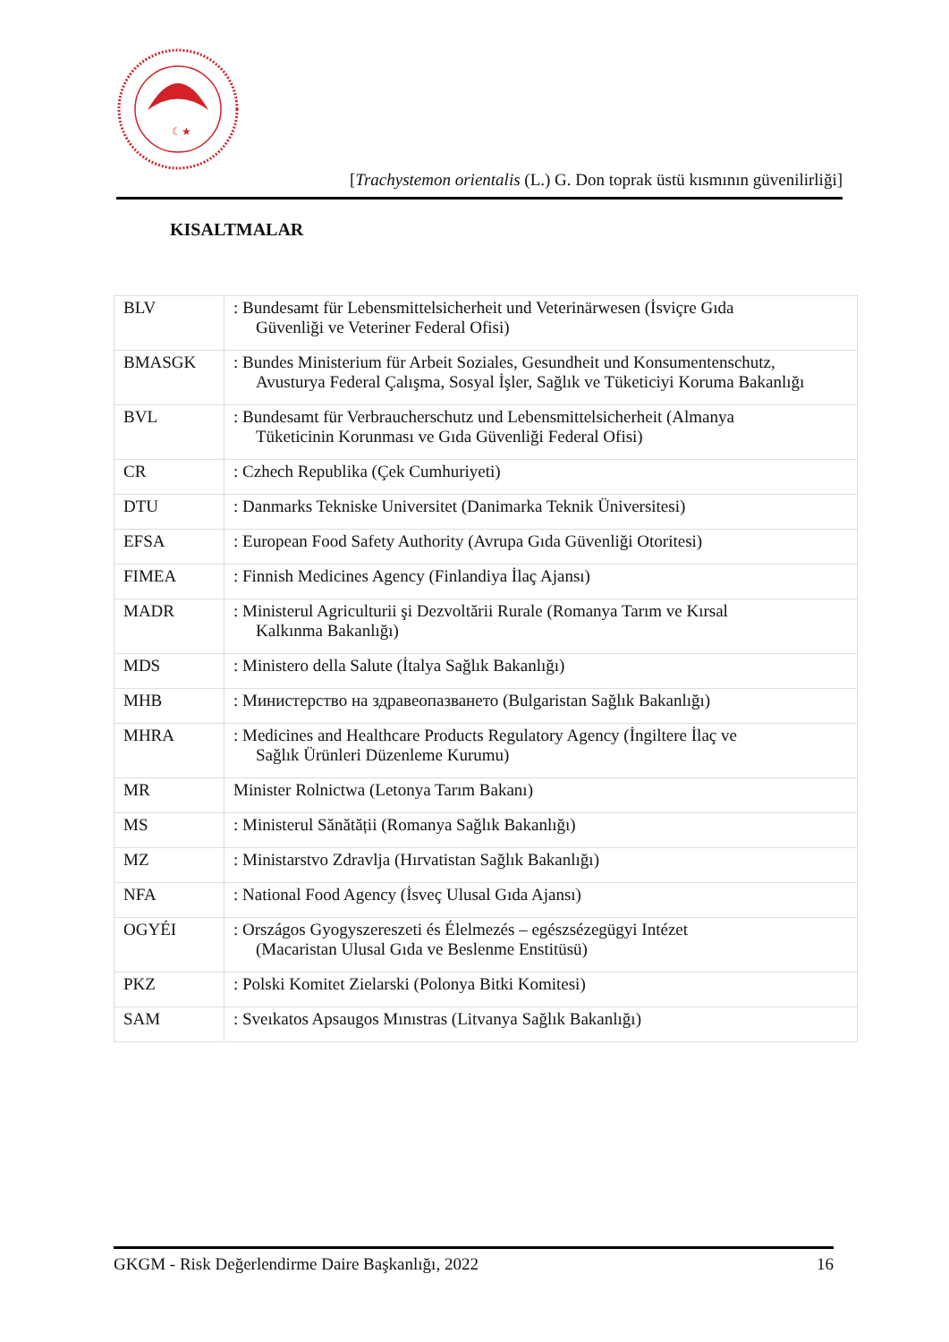☾★
[Trachystemon orientalis (L.) G. Don toprak üstü kısmının güvenilirliği]
KISALTMALAR
| BLV | : Bundesamt für Lebensmittelsicherheit und Veterinärwesen (İsviçre Gıda Güvenliği ve Veteriner Federal Ofisi) |
| BMASGK | : Bundes Ministerium für Arbeit Soziales, Gesundheit und Konsumentenschutz, Avusturya Federal Çalışma, Sosyal İşler, Sağlık ve Tüketiciyi Koruma Bakanlığı |
| BVL | : Bundesamt für Verbraucherschutz und Lebensmittelsicherheit (Almanya Tüketicinin Korunması ve Gıda Güvenliği Federal Ofisi) |
| CR | : Czhech Republika (Çek Cumhuriyeti) |
| DTU | : Danmarks Tekniske Universitet (Danimarka Teknik Üniversitesi) |
| EFSA | : European Food Safety Authority (Avrupa Gıda Güvenliği Otoritesi) |
| FIMEA | : Finnish Medicines Agency (Finlandiya İlaç Ajansı) |
| MADR | : Ministerul Agriculturii şi Dezvoltării Rurale (Romanya Tarım ve Kırsal Kalkınma Bakanlığı) |
| MDS | : Ministero della Salute (İtalya Sağlık Bakanlığı) |
| MHB | : Министерство на здравеопазването (Bulgaristan Sağlık Bakanlığı) |
| MHRA | : Medicines and Healthcare Products Regulatory Agency (İngiltere İlaç ve Sağlık Ürünleri Düzenleme Kurumu) |
| MR | Minister Rolnictwa (Letonya Tarım Bakanı) |
| MS | : Ministerul Sănătății (Romanya Sağlık Bakanlığı) |
| MZ | : Ministarstvo Zdravlja (Hırvatistan Sağlık Bakanlığı) |
| NFA | : National Food Agency (İsveç Ulusal Gıda Ajansı) |
| OGYÉI | : Országos Gyogyszereszeti és Élelmezés – egészsézegügyi Intézet (Macaristan Ulusal Gıda ve Beslenme Enstitüsü) |
| PKZ | : Polski Komitet Zielarski (Polonya Bitki Komitesi) |
| SAM | : Sveıkatos Apsaugos Mınıstras (Litvanya Sağlık Bakanlığı) |
GKGM - Risk Değerlendirme Daire Başkanlığı, 2022 16